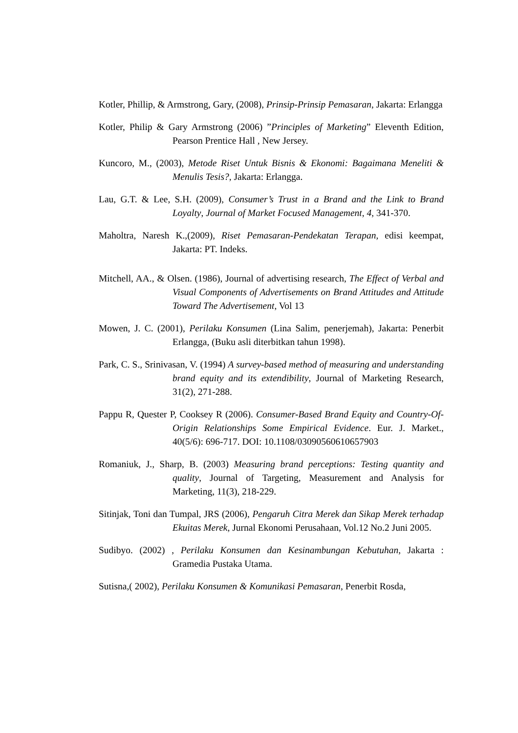Kotler, Phillip, & Armstrong, Gary, (2008), Prinsip-Prinsip Pemasaran, Jakarta: Erlangga
Kotler, Philip & Gary Armstrong (2006) ”Principles of Marketing” Eleventh Edition, Pearson Prentice Hall , New Jersey.
Kuncoro, M., (2003), Metode Riset Untuk Bisnis & Ekonomi: Bagaimana Meneliti & Menulis Tesis?, Jakarta: Erlangga.
Lau, G.T. & Lee, S.H. (2009), Consumer’s Trust in a Brand and the Link to Brand Loyalty, Journal of Market Focused Management, 4, 341-370.
Maholtra, Naresh K.,(2009), Riset Pemasaran-Pendekatan Terapan, edisi keempat, Jakarta: PT. Indeks.
Mitchell, AA., & Olsen. (1986), Journal of advertising research, The Effect of Verbal and Visual Components of Advertisements on Brand Attitudes and Attitude Toward The Advertisement, Vol 13
Mowen, J. C. (2001), Perilaku Konsumen (Lina Salim, penerjemah), Jakarta: Penerbit Erlangga, (Buku asli diterbitkan tahun 1998).
Park, C. S., Srinivasan, V. (1994) A survey-based method of measuring and understanding brand equity and its extendibility, Journal of Marketing Research, 31(2), 271-288.
Pappu R, Quester P, Cooksey R (2006). Consumer-Based Brand Equity and Country-Of-Origin Relationships Some Empirical Evidence. Eur. J. Market., 40(5/6): 696-717. DOI: 10.1108/03090560610657903
Romaniuk, J., Sharp, B. (2003) Measuring brand perceptions: Testing quantity and quality, Journal of Targeting, Measurement and Analysis for Marketing, 11(3), 218-229.
Sitinjak, Toni dan Tumpal, JRS (2006), Pengaruh Citra Merek dan Sikap Merek terhadap Ekuitas Merek, Jurnal Ekonomi Perusahaan, Vol.12 No.2 Juni 2005.
Sudibyo. (2002) , Perilaku Konsumen dan Kesinambungan Kebutuhan, Jakarta : Gramedia Pustaka Utama.
Sutisna,( 2002), Perilaku Konsumen & Komunikasi Pemasaran, Penerbit Rosda,